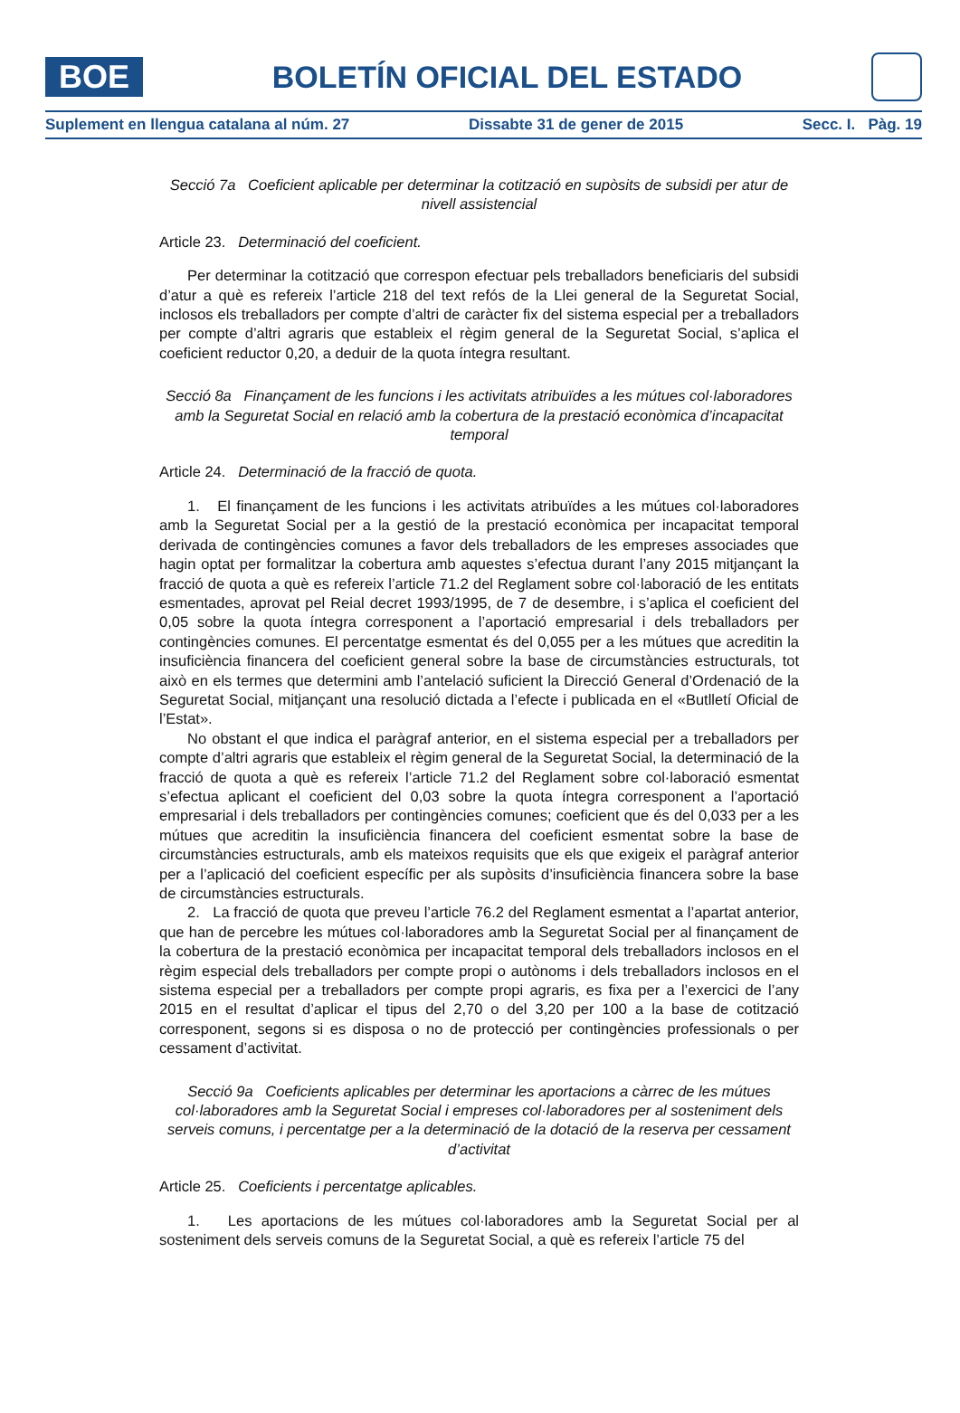BOE
BOLETÍN OFICIAL DEL ESTADO
Suplement en llengua catalana al núm. 27 Dissabte 31 de gener de 2015 Secc. I. Pàg. 19
Secció 7a Coeficient aplicable per determinar la cotització en supòsits de subsidi per atur de nivell assistencial
Article 23. Determinació del coeficient.
Per determinar la cotització que correspon efectuar pels treballadors beneficiaris del subsidi d’atur a què es refereix l’article 218 del text refós de la Llei general de la Seguretat Social, inclosos els treballadors per compte d’altri de caràcter fix del sistema especial per a treballadors per compte d’altri agraris que estableix el règim general de la Seguretat Social, s’aplica el coeficient reductor 0,20, a deduir de la quota íntegra resultant.
Secció 8a Finançament de les funcions i les activitats atribuïdes a les mútues col·laboradores amb la Seguretat Social en relació amb la cobertura de la prestació econòmica d’incapacitat temporal
Article 24. Determinació de la fracció de quota.
1. El finançament de les funcions i les activitats atribuïdes a les mútues col·laboradores amb la Seguretat Social per a la gestió de la prestació econòmica per incapacitat temporal derivada de contingències comunes a favor dels treballadors de les empreses associades que hagin optat per formalitzar la cobertura amb aquestes s’efectua durant l’any 2015 mitjançant la fracció de quota a què es refereix l’article 71.2 del Reglament sobre col·laboració de les entitats esmentades, aprovat pel Reial decret 1993/1995, de 7 de desembre, i s’aplica el coeficient del 0,05 sobre la quota íntegra corresponent a l’aportació empresarial i dels treballadors per contingències comunes. El percentatge esmentat és del 0,055 per a les mútues que acreditin la insuficiència financera del coeficient general sobre la base de circumstàncies estructurals, tot això en els termes que determini amb l’antelació suficient la Direcció General d’Ordenació de la Seguretat Social, mitjançant una resolució dictada a l’efecte i publicada en el «Butlletí Oficial de l’Estat».
No obstant el que indica el paràgraf anterior, en el sistema especial per a treballadors per compte d’altri agraris que estableix el règim general de la Seguretat Social, la determinació de la fracció de quota a què es refereix l’article 71.2 del Reglament sobre col·laboració esmentat s’efectua aplicant el coeficient del 0,03 sobre la quota íntegra corresponent a l’aportació empresarial i dels treballadors per contingències comunes; coeficient que és del 0,033 per a les mútues que acreditin la insuficiència financera del coeficient esmentat sobre la base de circumstàncies estructurals, amb els mateixos requisits que els que exigeix el paràgraf anterior per a l’aplicació del coeficient específic per als supòsits d’insuficiència financera sobre la base de circumstàncies estructurals.
2. La fracció de quota que preveu l’article 76.2 del Reglament esmentat a l’apartat anterior, que han de percebre les mútues col·laboradores amb la Seguretat Social per al finançament de la cobertura de la prestació econòmica per incapacitat temporal dels treballadors inclosos en el règim especial dels treballadors per compte propi o autònoms i dels treballadors inclosos en el sistema especial per a treballadors per compte propi agraris, es fixa per a l’exercici de l’any 2015 en el resultat d’aplicar el tipus del 2,70 o del 3,20 per 100 a la base de cotització corresponent, segons si es disposa o no de protecció per contingències professionals o per cessament d’activitat.
Secció 9a Coeficients aplicables per determinar les aportacions a càrrec de les mútues col·laboradores amb la Seguretat Social i empreses col·laboradores per al sosteniment dels serveis comuns, i percentatge per a la determinació de la dotació de la reserva per cessament d’activitat
Article 25. Coeficients i percentatge aplicables.
1. Les aportacions de les mútues col·laboradores amb la Seguretat Social per al sosteniment dels serveis comuns de la Seguretat Social, a què es refereix l’article 75 del